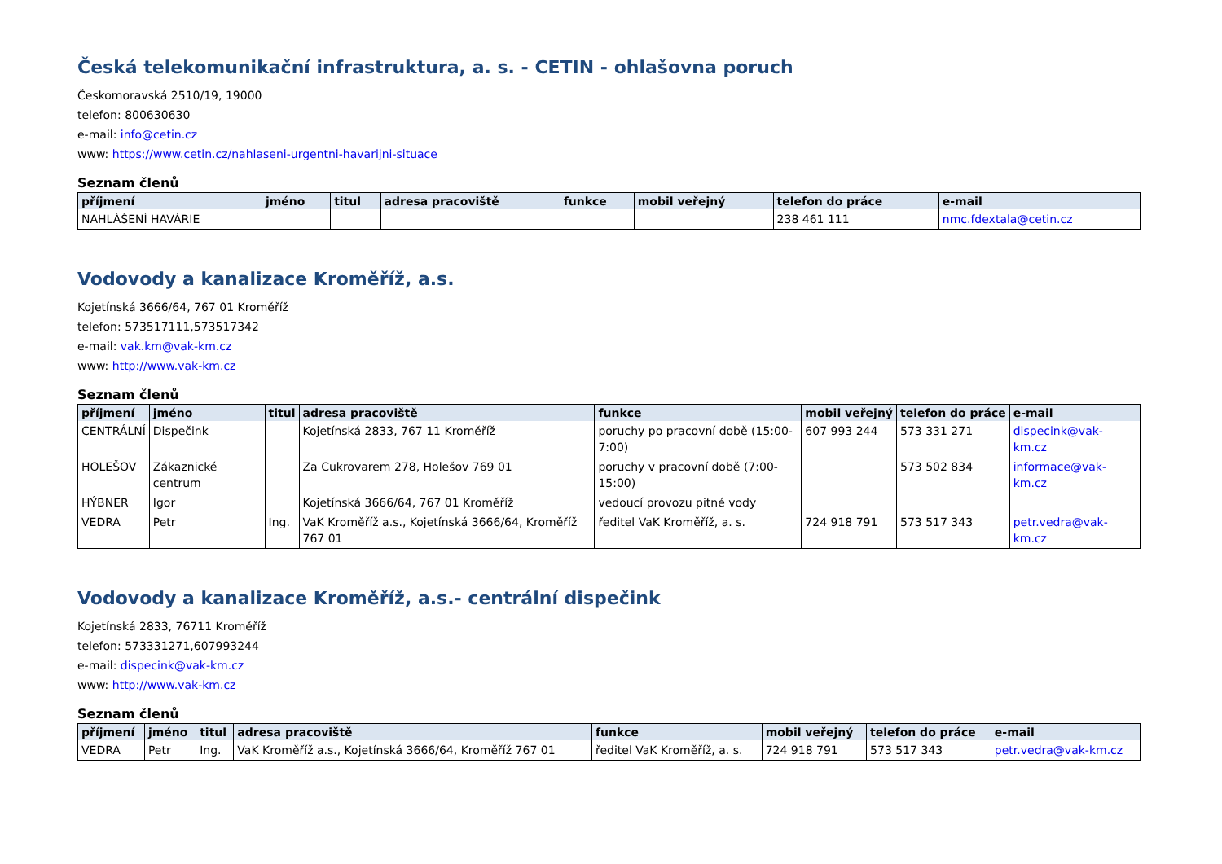Česká telekomunikační infrastruktura, a. s. - CETIN - ohlašovna poruch
Českomoravská 2510/19, 19000
telefon: 800630630
e-mail: info@cetin.cz
www: https://www.cetin.cz/nahlaseni-urgentni-havarijni-situace
Seznam členů
| příjmení | jméno | titul | adresa pracoviště | funkce | mobil veřejný | telefon do práce | e-mail |
| --- | --- | --- | --- | --- | --- | --- | --- |
| NAHLÁŠENÍ HAVÁRIE | | | | | | 238 461 111 | nmc.fdextala@cetin.cz |
Vodovody a kanalizace Kroměříž, a.s.
Kojetínská 3666/64, 767 01 Kroměříž
telefon: 573517111,573517342
e-mail: vak.km@vak-km.cz
www: http://www.vak-km.cz
Seznam členů
| příjmení | jméno | titul | adresa pracoviště | funkce | mobil veřejný | telefon do práce | e-mail |
| --- | --- | --- | --- | --- | --- | --- | --- |
| CENTRÁLNÍ | Dispečink | | Kojetínská 2833, 767 11 Kroměříž | poruchy po pracovní době (15:00-7:00) | 607 993 244 | 573 331 271 | dispecink@vak-km.cz |
| HOLEŠOV | Zákaznické centrum | | Za Cukrovarem 278, Holešov 769 01 | poruchy v pracovní době (7:00-15:00) | | 573 502 834 | informace@vak-km.cz |
| HÝBNER | Igor | | Kojetínská 3666/64, 767 01 Kroměříž | vedoucí provozu pitné vody | | | |
| VEDRA | Petr | Ing. | VaK Kroměříž a.s., Kojetínská 3666/64, Kroměříž 767 01 | ředitel VaK Kroměříž, a. s. | 724 918 791 | 573 517 343 | petr.vedra@vak-km.cz |
Vodovody a kanalizace Kroměříž, a.s.- centrální dispečink
Kojetínská 2833, 76711 Kroměříž
telefon: 573331271,607993244
e-mail: dispecink@vak-km.cz
www: http://www.vak-km.cz
Seznam členů
| příjmení | jméno | titul | adresa pracoviště | funkce | mobil veřejný | telefon do práce | e-mail |
| --- | --- | --- | --- | --- | --- | --- | --- |
| VEDRA | Petr | Ing. | VaK Kroměříž a.s., Kojetínská 3666/64, Kroměříž 767 01 | ředitel VaK Kroměříž, a. s. | 724 918 791 | 573 517 343 | petr.vedra@vak-km.cz |